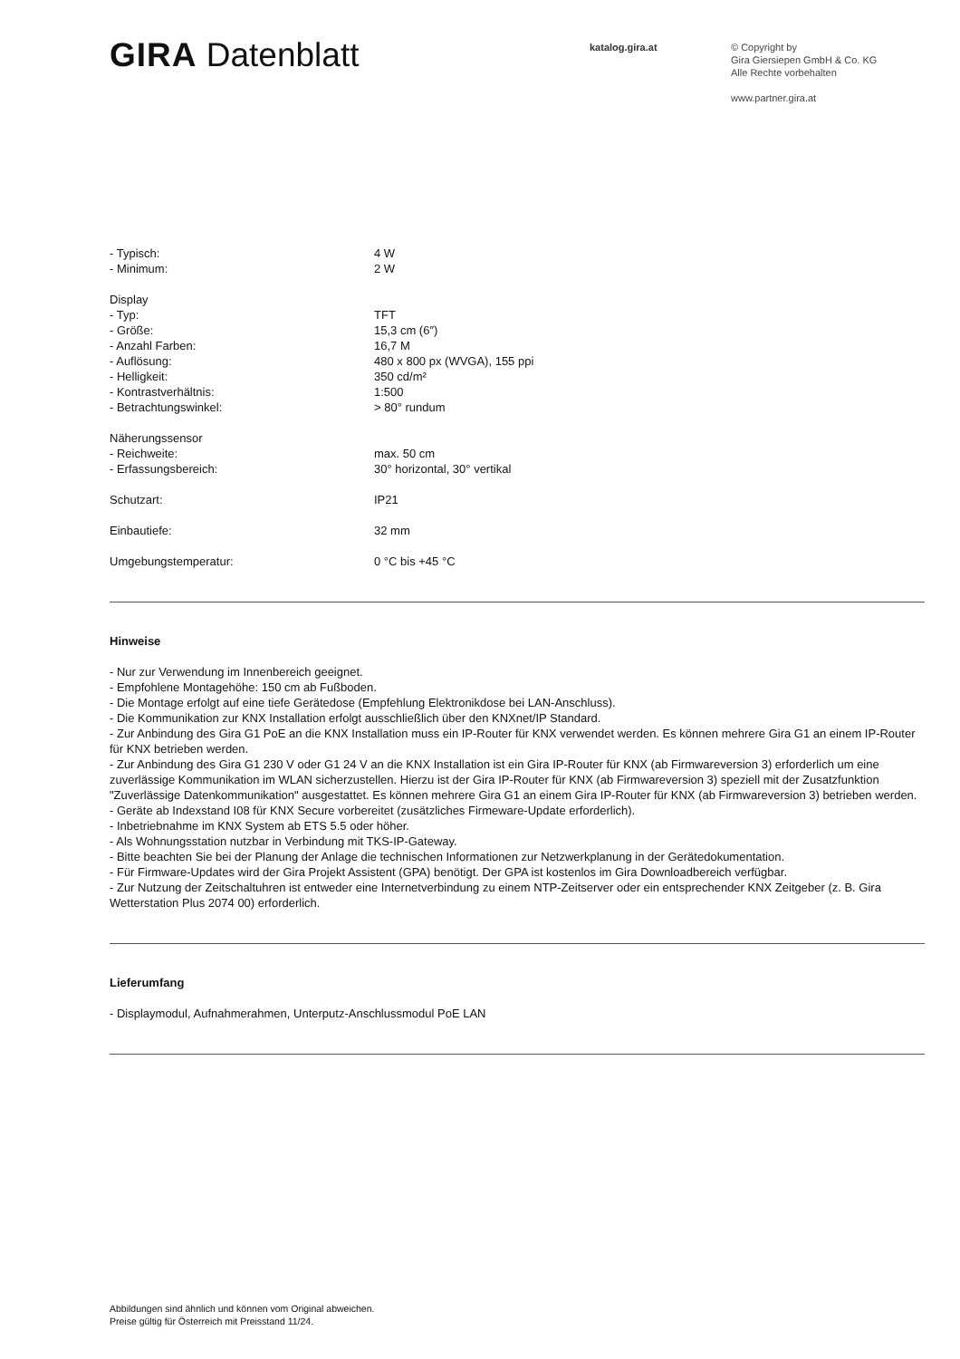GIRA Datenblatt
katalog.gira.at
© Copyright by
Gira Giersiepen GmbH & Co. KG
Alle Rechte vorbehalten
www.partner.gira.at
| - Typisch: | 4 W |
| - Minimum: | 2 W |
| Display | |
| - Typ: | TFT |
| - Größe: | 15,3 cm (6″) |
| - Anzahl Farben: | 16,7 M |
| - Auflösung: | 480 x 800 px (WVGA), 155 ppi |
| - Helligkeit: | 350 cd/m² |
| - Kontrastverhältnis: | 1:500 |
| - Betrachtungswinkel: | > 80° rundum |
| Näherungssensor | |
| - Reichweite: | max. 50 cm |
| - Erfassungsbereich: | 30° horizontal, 30° vertikal |
| Schutzart: | IP21 |
| Einbautiefe: | 32 mm |
| Umgebungstemperatur: | 0 °C bis +45 °C |
Hinweise
- Nur zur Verwendung im Innenbereich geeignet.
- Empfohlene Montagehöhe: 150 cm ab Fußboden.
- Die Montage erfolgt auf eine tiefe Gerätedose (Empfehlung Elektronikdose bei LAN-Anschluss).
- Die Kommunikation zur KNX Installation erfolgt ausschließlich über den KNXnet/IP Standard.
- Zur Anbindung des Gira G1 PoE an die KNX Installation muss ein IP-Router für KNX verwendet werden. Es können mehrere Gira G1 an einem IP-Router für KNX betrieben werden.
- Zur Anbindung des Gira G1 230 V oder G1 24 V an die KNX Installation ist ein Gira IP-Router für KNX (ab Firmwareversion 3) erforderlich um eine zuverlässige Kommunikation im WLAN sicherzustellen. Hierzu ist der Gira IP-Router für KNX (ab Firmwareversion 3) speziell mit der Zusatzfunktion "Zuverlässige Datenkommunikation" ausgestattet. Es können mehrere Gira G1 an einem Gira IP-Router für KNX (ab Firmwareversion 3) betrieben werden.
- Geräte ab Indexstand I08 für KNX Secure vorbereitet (zusätzliches Firmeware-Update erforderlich).
- Inbetriebnahme im KNX System ab ETS 5.5 oder höher.
- Als Wohnungsstation nutzbar in Verbindung mit TKS-IP-Gateway.
- Bitte beachten Sie bei der Planung der Anlage die technischen Informationen zur Netzwerkplanung in der Gerätedokumentation.
- Für Firmware-Updates wird der Gira Projekt Assistent (GPA) benötigt. Der GPA ist kostenlos im Gira Downloadbereich verfügbar.
- Zur Nutzung der Zeitschaltuhren ist entweder eine Internetverbindung zu einem NTP-Zeitserver oder ein entsprechender KNX Zeitgeber (z. B. Gira Wetterstation Plus 2074 00) erforderlich.
Lieferumfang
- Displaymodul, Aufnahmerahmen, Unterputz-Anschlussmodul PoE LAN
Abbildungen sind ähnlich und können vom Original abweichen.
Preise gültig für Österreich mit Preisstand 11/24.